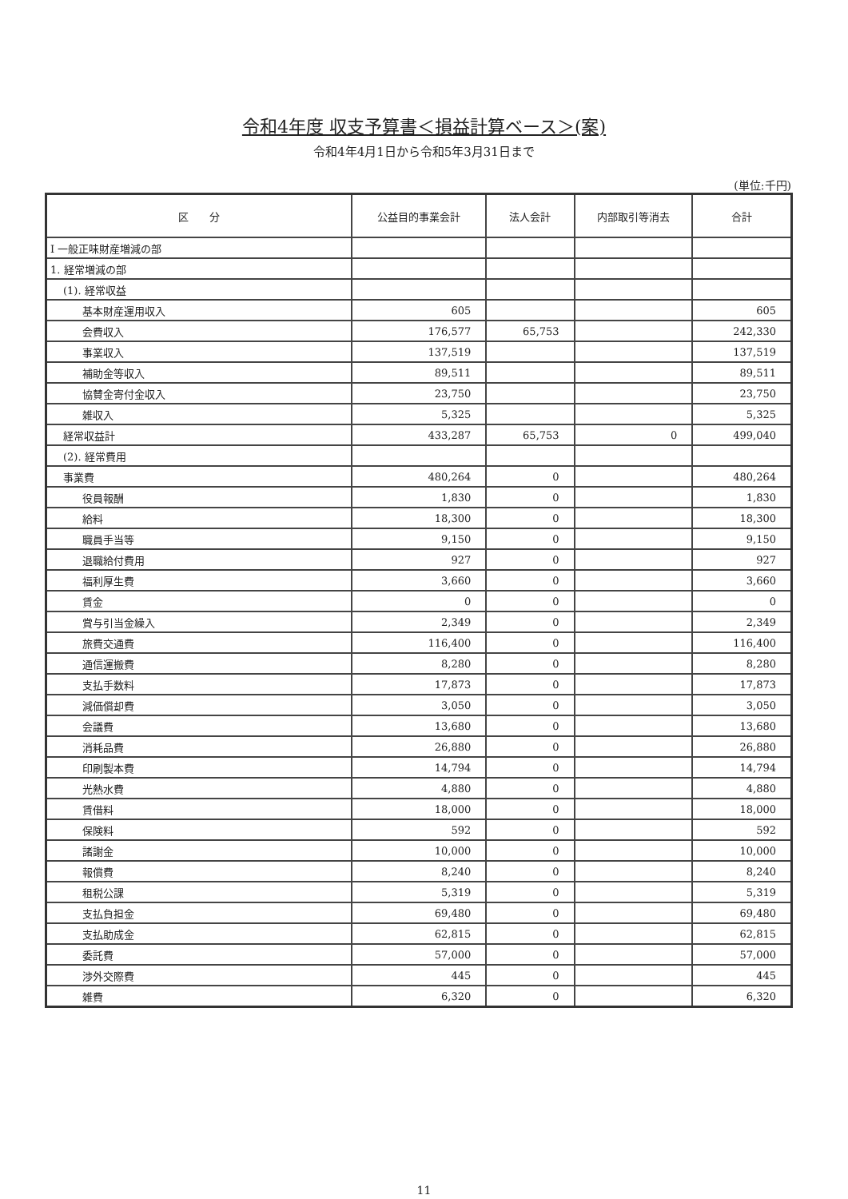令和4年度 収支予算書＜損益計算ベース＞(案)
令和4年4月1日から令和5年3月31日まで
(単位:千円)
| 区 分 | 公益目的事業会計 | 法人会計 | 内部取引等消去 | 合計 |
| --- | --- | --- | --- | --- |
| Ⅰ 一般正味財産増減の部 | | | | |
| 1. 経常増減の部 | | | | |
| (1). 経常収益 | | | | |
| 基本財産運用収入 | 605 | | | 605 |
| 会費収入 | 176,577 | 65,753 | | 242,330 |
| 事業収入 | 137,519 | | | 137,519 |
| 補助金等収入 | 89,511 | | | 89,511 |
| 協賛金寄付金収入 | 23,750 | | | 23,750 |
| 雑収入 | 5,325 | | | 5,325 |
| 経常収益計 | 433,287 | 65,753 | 0 | 499,040 |
| (2). 経常費用 | | | | |
| 事業費 | 480,264 | 0 | | 480,264 |
| 役員報酬 | 1,830 | 0 | | 1,830 |
| 給料 | 18,300 | 0 | | 18,300 |
| 職員手当等 | 9,150 | 0 | | 9,150 |
| 退職給付費用 | 927 | 0 | | 927 |
| 福利厚生費 | 3,660 | 0 | | 3,660 |
| 賃金 | 0 | 0 | | 0 |
| 賞与引当金繰入 | 2,349 | 0 | | 2,349 |
| 旅費交通費 | 116,400 | 0 | | 116,400 |
| 通信運搬費 | 8,280 | 0 | | 8,280 |
| 支払手数料 | 17,873 | 0 | | 17,873 |
| 減価償却費 | 3,050 | 0 | | 3,050 |
| 会議費 | 13,680 | 0 | | 13,680 |
| 消耗品費 | 26,880 | 0 | | 26,880 |
| 印刷製本費 | 14,794 | 0 | | 14,794 |
| 光熱水費 | 4,880 | 0 | | 4,880 |
| 賃借料 | 18,000 | 0 | | 18,000 |
| 保険料 | 592 | 0 | | 592 |
| 諸謝金 | 10,000 | 0 | | 10,000 |
| 報償費 | 8,240 | 0 | | 8,240 |
| 租税公課 | 5,319 | 0 | | 5,319 |
| 支払負担金 | 69,480 | 0 | | 69,480 |
| 支払助成金 | 62,815 | 0 | | 62,815 |
| 委託費 | 57,000 | 0 | | 57,000 |
| 渉外交際費 | 445 | 0 | | 445 |
| 雑費 | 6,320 | 0 | | 6,320 |
11